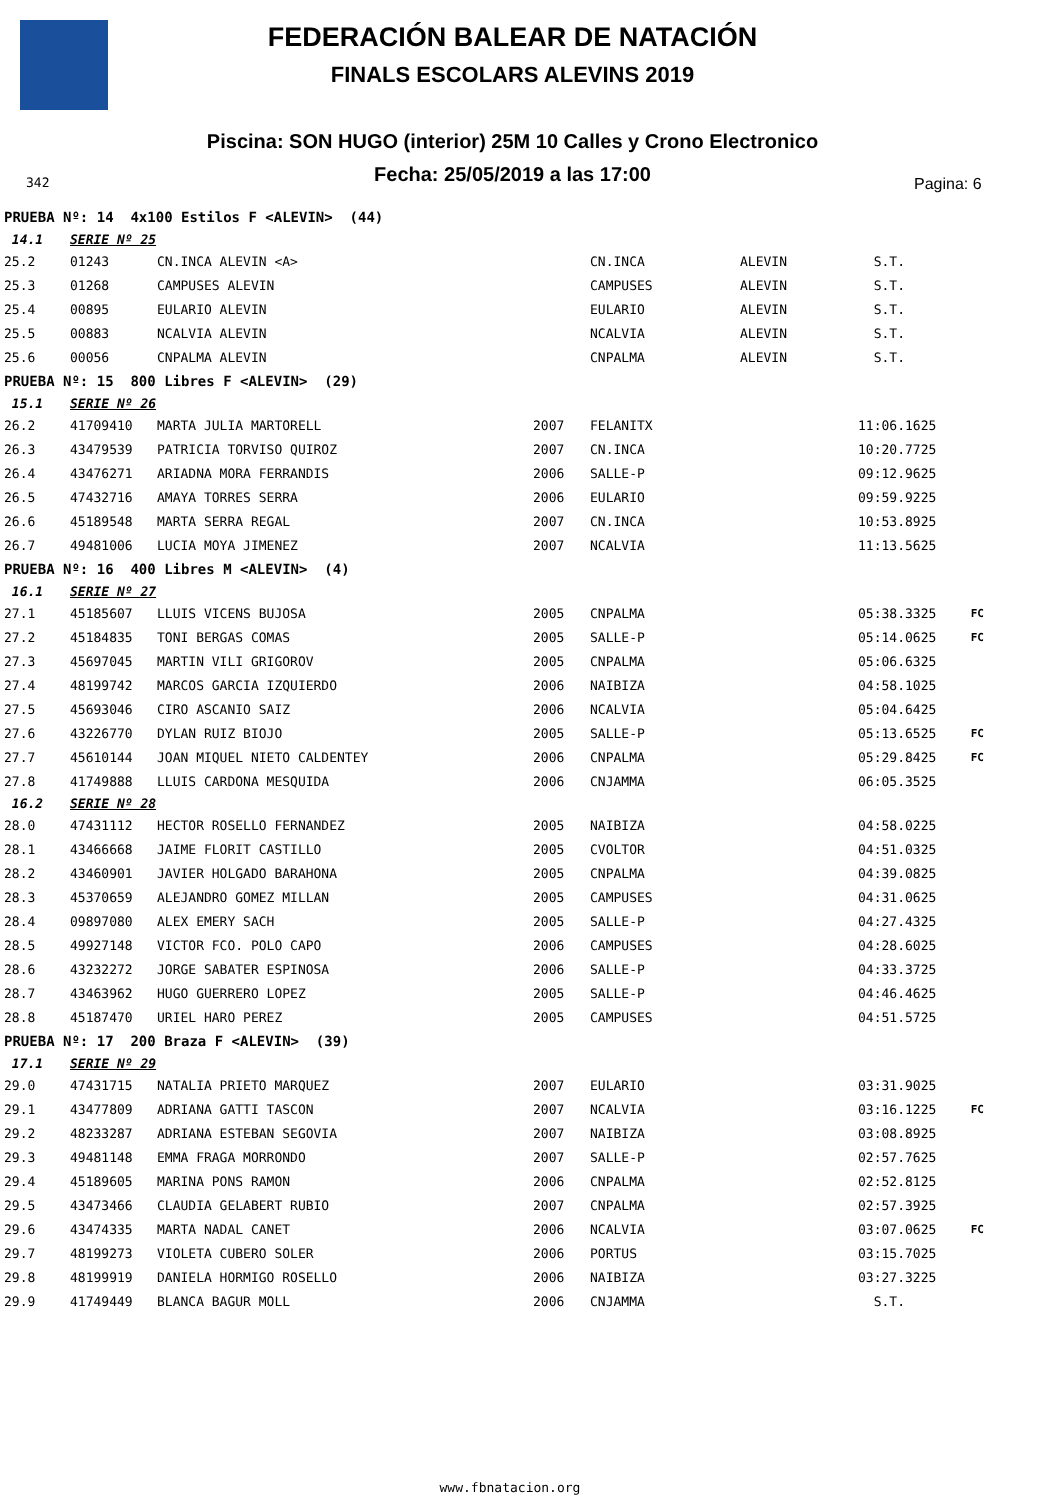FEDERACIÓN BALEAR DE NATACIÓN
FINALS ESCOLARS ALEVINS 2019
Piscina: SON HUGO (interior) 25M 10 Calles y Crono Electronico
Fecha: 25/05/2019 a las 17:00 342 Pagina: 6
| PRUEBA Nº: 14 4x100 Estilos F <ALEVIN> (44) | | | | | | | | |
| 14.1 | SERIE Nº 25 | | | | | | | |
| 25.2 | 01243 | CN.INCA ALEVIN <A> | | CN.INCA | ALEVIN | S.T. | | |
| 25.3 | 01268 | CAMPUSES ALEVIN | | CAMPUSES | ALEVIN | S.T. | | |
| 25.4 | 00895 | EULARIO ALEVIN | | EULARIO | ALEVIN | S.T. | | |
| 25.5 | 00883 | NCALVIA ALEVIN | | NCALVIA | ALEVIN | S.T. | | |
| 25.6 | 00056 | CNPALMA ALEVIN | | CNPALMA | ALEVIN | S.T. | | |
| PRUEBA Nº: 15 800 Libres F <ALEVIN> (29) | | | | | | | | |
| 15.1 | SERIE Nº 26 | | | | | | | |
| 26.2 | 41709410 | MARTA JULIA MARTORELL | 2007 | FELANITX | | 11:06.16 | 25 | |
| 26.3 | 43479539 | PATRICIA TORVISO QUIROZ | 2007 | CN.INCA | | 10:20.77 | 25 | |
| 26.4 | 43476271 | ARIADNA MORA FERRANDIS | 2006 | SALLE-P | | 09:12.96 | 25 | |
| 26.5 | 47432716 | AMAYA TORRES SERRA | 2006 | EULARIO | | 09:59.92 | 25 | |
| 26.6 | 45189548 | MARTA SERRA REGAL | 2007 | CN.INCA | | 10:53.89 | 25 | |
| 26.7 | 49481006 | LUCIA MOYA JIMENEZ | 2007 | NCALVIA | | 11:13.56 | 25 | |
| PRUEBA Nº: 16 400 Libres M <ALEVIN> (4) | | | | | | | | |
| 16.1 | SERIE Nº 27 | | | | | | | |
| 27.1 | 45185607 | LLUIS VICENS BUJOSA | 2005 | CNPALMA | | 05:38.33 | 25 | FC |
| 27.2 | 45184835 | TONI BERGAS COMAS | 2005 | SALLE-P | | 05:14.06 | 25 | FC |
| 27.3 | 45697045 | MARTIN VILI GRIGOROV | 2005 | CNPALMA | | 05:06.63 | 25 | |
| 27.4 | 48199742 | MARCOS GARCIA IZQUIERDO | 2006 | NAIBIZA | | 04:58.10 | 25 | |
| 27.5 | 45693046 | CIRO ASCANIO SAIZ | 2006 | NCALVIA | | 05:04.64 | 25 | |
| 27.6 | 43226770 | DYLAN RUIZ BIOJO | 2005 | SALLE-P | | 05:13.65 | 25 | FC |
| 27.7 | 45610144 | JOAN MIQUEL NIETO CALDENTEY | 2006 | CNPALMA | | 05:29.84 | 25 | FC |
| 27.8 | 41749888 | LLUIS CARDONA MESQUIDA | 2006 | CNJAMMA | | 06:05.35 | 25 | |
| 16.2 | SERIE Nº 28 | | | | | | | |
| 28.0 | 47431112 | HECTOR ROSELLO FERNANDEZ | 2005 | NAIBIZA | | 04:58.02 | 25 | |
| 28.1 | 43466668 | JAIME FLORIT CASTILLO | 2005 | CVOLTOR | | 04:51.03 | 25 | |
| 28.2 | 43460901 | JAVIER HOLGADO BARAHONA | 2005 | CNPALMA | | 04:39.08 | 25 | |
| 28.3 | 45370659 | ALEJANDRO GOMEZ MILLAN | 2005 | CAMPUSES | | 04:31.06 | 25 | |
| 28.4 | 09897080 | ALEX EMERY SACH | 2005 | SALLE-P | | 04:27.43 | 25 | |
| 28.5 | 49927148 | VICTOR FCO. POLO CAPO | 2006 | CAMPUSES | | 04:28.60 | 25 | |
| 28.6 | 43232272 | JORGE SABATER ESPINOSA | 2006 | SALLE-P | | 04:33.37 | 25 | |
| 28.7 | 43463962 | HUGO GUERRERO LOPEZ | 2005 | SALLE-P | | 04:46.46 | 25 | |
| 28.8 | 45187470 | URIEL HARO PEREZ | 2005 | CAMPUSES | | 04:51.57 | 25 | |
| PRUEBA Nº: 17 200 Braza F <ALEVIN> (39) | | | | | | | | |
| 17.1 | SERIE Nº 29 | | | | | | | |
| 29.0 | 47431715 | NATALIA PRIETO MARQUEZ | 2007 | EULARIO | | 03:31.90 | 25 | |
| 29.1 | 43477809 | ADRIANA GATTI TASCON | 2007 | NCALVIA | | 03:16.12 | 25 | FC |
| 29.2 | 48233287 | ADRIANA ESTEBAN SEGOVIA | 2007 | NAIBIZA | | 03:08.89 | 25 | |
| 29.3 | 49481148 | EMMA FRAGA MORRONDO | 2007 | SALLE-P | | 02:57.76 | 25 | |
| 29.4 | 45189605 | MARINA PONS RAMON | 2006 | CNPALMA | | 02:52.81 | 25 | |
| 29.5 | 43473466 | CLAUDIA GELABERT RUBIO | 2007 | CNPALMA | | 02:57.39 | 25 | |
| 29.6 | 43474335 | MARTA NADAL CANET | 2006 | NCALVIA | | 03:07.06 | 25 | FC |
| 29.7 | 48199273 | VIOLETA CUBERO SOLER | 2006 | PORTUS | | 03:15.70 | 25 | |
| 29.8 | 48199919 | DANIELA HORMIGO ROSELLO | 2006 | NAIBIZA | | 03:27.32 | 25 | |
| 29.9 | 41749449 | BLANCA BAGUR MOLL | 2006 | CNJAMMA | | S.T. | | |
www.fbnatacion.org